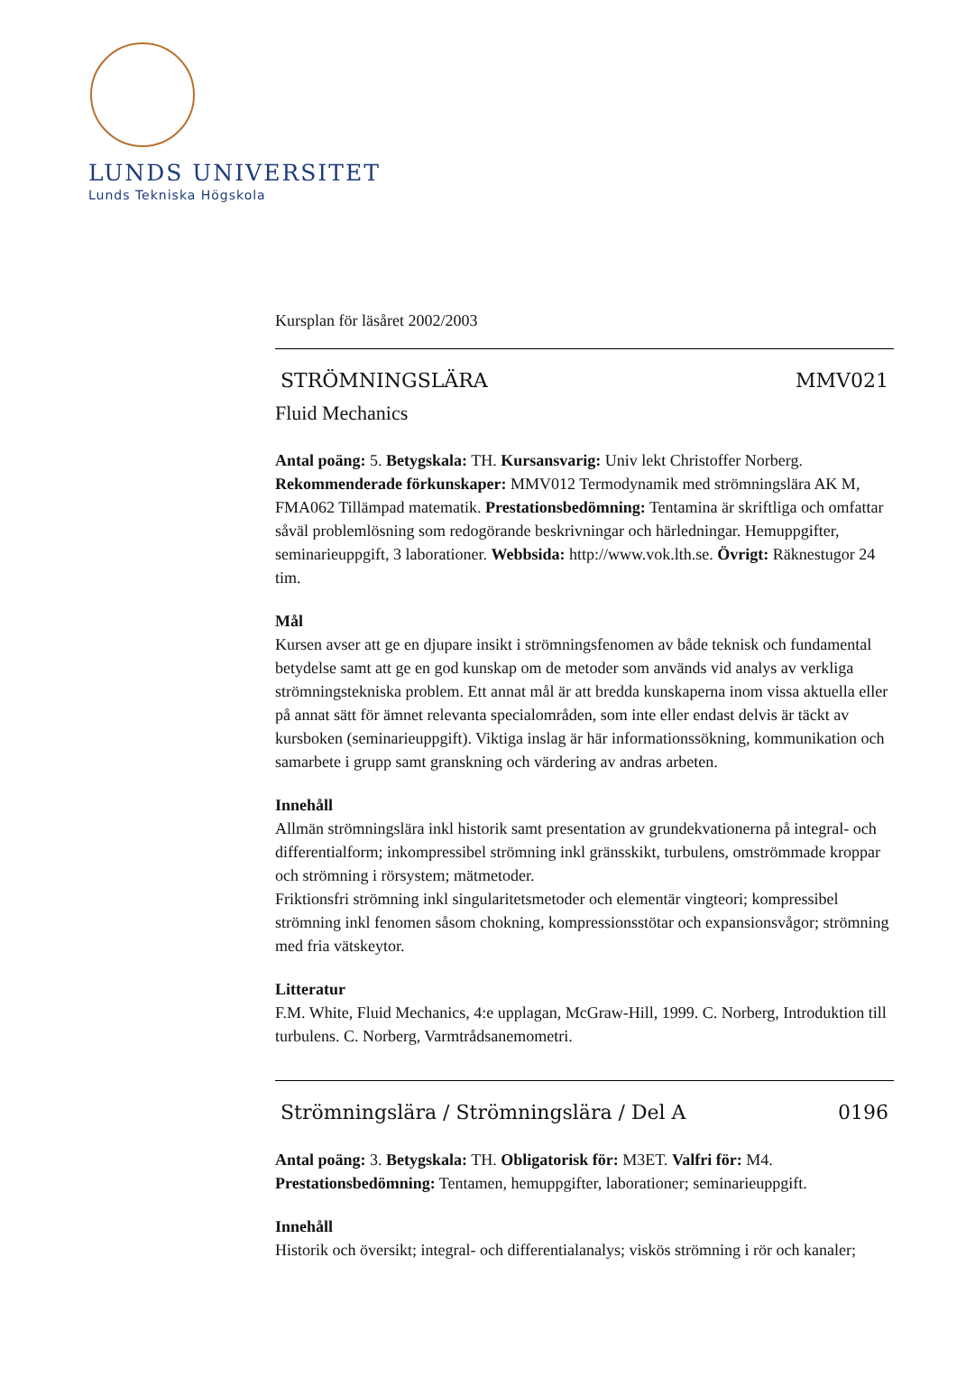LUNDS UNIVERSITET
Lunds Tekniska Högskola
Kursplan för läsåret 2002/2003
STRÖMNINGSLÄRA MMV021
Fluid Mechanics
Antal poäng: 5. Betygskala: TH. Kursansvarig: Univ lekt Christoffer Norberg. Rekommenderade förkunskaper: MMV012 Termodynamik med strömningslära AK M, FMA062 Tillämpad matematik. Prestationsbedömning: Tentamina är skriftliga och omfattar såväl problemlösning som redogörande beskrivningar och härledningar. Hemuppgifter, seminarieuppgift, 3 laborationer. Webbsida: http://www.vok.lth.se. Övrigt: Räknestugor 24 tim.
Mål
Kursen avser att ge en djupare insikt i strömningsfenomen av både teknisk och fundamental betydelse samt att ge en god kunskap om de metoder som används vid analys av verkliga strömningstekniska problem. Ett annat mål är att bredda kunskaperna inom vissa aktuella eller på annat sätt för ämnet relevanta specialområden, som inte eller endast delvis är täckt av kursboken (seminarieuppgift). Viktiga inslag är här informationssökning, kommunikation och samarbete i grupp samt granskning och värdering av andras arbeten.
Innehåll
Allmän strömningslära inkl historik samt presentation av grundekvationerna på integral- och differentialform; inkompressibel strömning inkl gränsskikt, turbulens, omströmmade kroppar och strömning i rörsystem; mätmetoder.
Friktionsfri strömning inkl singularitetsmetoder och elementär vingteori; kompressibel strömning inkl fenomen såsom chokning, kompressionsstötar och expansionsvågor; strömning med fria vätskeytor.
Litteratur
F.M. White, Fluid Mechanics, 4:e upplagan, McGraw-Hill, 1999. C. Norberg, Introduktion till turbulens. C. Norberg, Varmtrådsanemometri.
Strömningslära / Strömningslära / Del A 0196
Antal poäng: 3. Betygskala: TH. Obligatorisk för: M3ET. Valfri för: M4. Prestationsbedömning: Tentamen, hemuppgifter, laborationer; seminarieuppgift.
Innehåll
Historik och översikt; integral- och differentialanalys; viskös strömning i rör och kanaler;